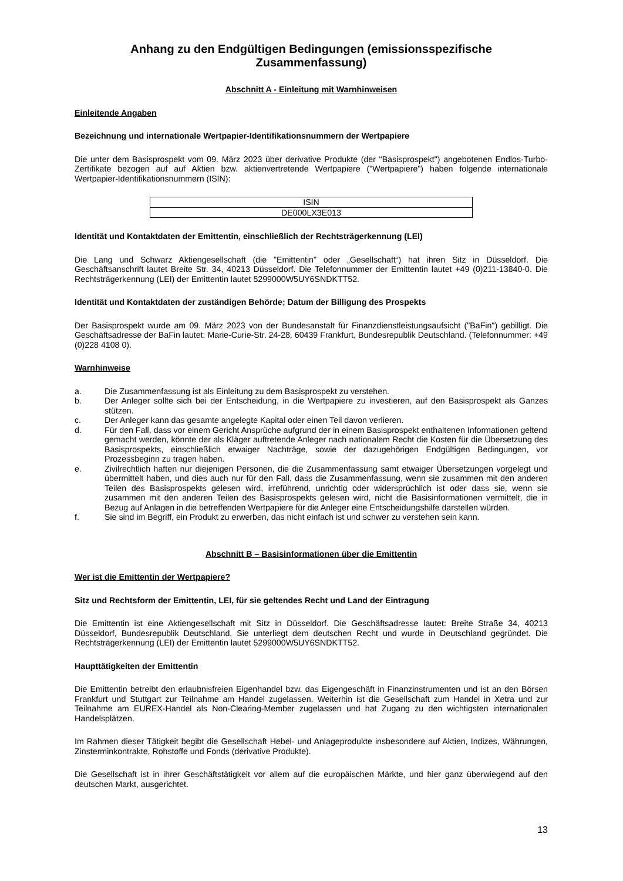Anhang zu den Endgültigen Bedingungen (emissionsspezifische Zusammenfassung)
Abschnitt A - Einleitung mit Warnhinweisen
Einleitende Angaben
Bezeichnung und internationale Wertpapier-Identifikationsnummern der Wertpapiere
Die unter dem Basisprospekt vom 09. März 2023 über derivative Produkte (der "Basisprospekt") angebotenen Endlos-Turbo-Zertifikate bezogen auf auf Aktien bzw. aktienvertretende Wertpapiere ("Wertpapiere") haben folgende internationale Wertpapier-Identifikationsnummern (ISIN):
| ISIN |
| --- |
| DE000LX3E013 |
Identität und Kontaktdaten der Emittentin, einschließlich der Rechtsträgerkennung (LEI)
Die Lang und Schwarz Aktiengesellschaft (die "Emittentin" oder „Gesellschaft“) hat ihren Sitz in Düsseldorf. Die Geschäftsanschrift lautet Breite Str. 34, 40213 Düsseldorf. Die Telefonnummer der Emittentin lautet +49 (0)211-13840-0. Die Rechtsträgerkennung (LEI) der Emittentin lautet 5299000W5UY6SNDKTT52.
Identität und Kontaktdaten der zuständigen Behörde; Datum der Billigung des Prospekts
Der Basisprospekt wurde am 09. März 2023 von der Bundesanstalt für Finanzdienstleistungsaufsicht ("BaFin") gebilligt. Die Geschäftsadresse der BaFin lautet: Marie-Curie-Str. 24-28, 60439 Frankfurt, Bundesrepublik Deutschland. (Telefonnummer: +49 (0)228 4108 0).
Warnhinweise
a. Die Zusammenfassung ist als Einleitung zu dem Basisprospekt zu verstehen.
b. Der Anleger sollte sich bei der Entscheidung, in die Wertpapiere zu investieren, auf den Basisprospekt als Ganzes stützen.
c. Der Anleger kann das gesamte angelegte Kapital oder einen Teil davon verlieren.
d. Für den Fall, dass vor einem Gericht Ansprüche aufgrund der in einem Basisprospekt enthaltenen Informationen geltend gemacht werden, könnte der als Kläger auftretende Anleger nach nationalem Recht die Kosten für die Übersetzung des Basisprospekts, einschließlich etwaiger Nachträge, sowie der dazugehörigen Endgültigen Bedingungen, vor Prozessbeginn zu tragen haben.
e. Zivilrechtlich haften nur diejenigen Personen, die die Zusammenfassung samt etwaiger Übersetzungen vorgelegt und übermittelt haben, und dies auch nur für den Fall, dass die Zusammenfassung, wenn sie zusammen mit den anderen Teilen des Basisprospekts gelesen wird, irreführend, unrichtig oder widersprüchlich ist oder dass sie, wenn sie zusammen mit den anderen Teilen des Basisprospekts gelesen wird, nicht die Basisinformationen vermittelt, die in Bezug auf Anlagen in die betreffenden Wertpapiere für die Anleger eine Entscheidungshilfe darstellen würden.
f. Sie sind im Begriff, ein Produkt zu erwerben, das nicht einfach ist und schwer zu verstehen sein kann.
Abschnitt B – Basisinformationen über die Emittentin
Wer ist die Emittentin der Wertpapiere?
Sitz und Rechtsform der Emittentin, LEI, für sie geltendes Recht und Land der Eintragung
Die Emittentin ist eine Aktiengesellschaft mit Sitz in Düsseldorf. Die Geschäftsadresse lautet: Breite Straße 34, 40213 Düsseldorf, Bundesrepublik Deutschland. Sie unterliegt dem deutschen Recht und wurde in Deutschland gegründet. Die Rechtsträgerkennung (LEI) der Emittentin lautet 5299000W5UY6SNDKTT52.
Haupttätigkeiten der Emittentin
Die Emittentin betreibt den erlaubnisfreien Eigenhandel bzw. das Eigengeschäft in Finanzinstrumenten und ist an den Börsen Frankfurt und Stuttgart zur Teilnahme am Handel zugelassen. Weiterhin ist die Gesellschaft zum Handel in Xetra und zur Teilnahme am EUREX-Handel als Non-Clearing-Member zugelassen und hat Zugang zu den wichtigsten internationalen Handelsplätzen.
Im Rahmen dieser Tätigkeit begibt die Gesellschaft Hebel- und Anlageprodukte insbesondere auf Aktien, Indizes, Währungen, Zinsterminkontrakte, Rohstoffe und Fonds (derivative Produkte).
Die Gesellschaft ist in ihrer Geschäftstätigkeit vor allem auf die europäischen Märkte, und hier ganz überwiegend auf den deutschen Markt, ausgerichtet.
13